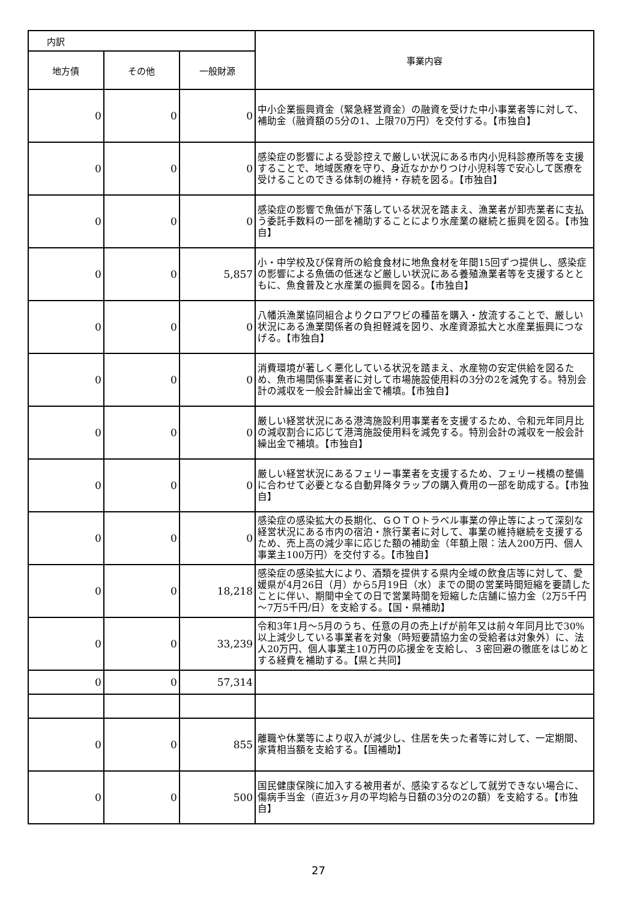| 内訳 | | | 事業内容 |
| --- | --- | --- | --- |
| 地方債 | その他 | 一般財源 | |
| 0 | 0 | 0 | 中小企業振興資金（緊急経営資金）の融資を受けた中小事業者等に対して、補助金（融資額の5分の1、上限70万円）を交付する。【市独自】 |
| 0 | 0 | 0 | 感染症の影響による受診控えで厳しい状況にある市内小児科診療所等を支援することで、地域医療を守り、身近なかかりつけ小児科等で安心して医療を受けることのできる体制の維持・存続を図る。【市独自】 |
| 0 | 0 | 0 | 感染症の影響で魚価が下落している状況を踏まえ、漁業者が卸売業者に支払う委託手数料の一部を補助することにより水産業の継続と振興を図る。【市独自】 |
| 0 | 0 | 5,857 | 小・中学校及び保育所の給食食材に地魚食材を年間15回ずつ提供し、感染症の影響による魚価の低迷など厳しい状況にある養殖漁業者等を支援するとともに、魚食普及と水産業の振興を図る。【市独自】 |
| 0 | 0 | 0 | 八幡浜漁業協同組合よりクロアワビの種苗を購入・放流することで、厳しい状況にある漁業関係者の負担軽減を図り、水産資源拡大と水産業振興につなげる。【市独自】 |
| 0 | 0 | 0 | 消費環境が著しく悪化している状況を踏まえ、水産物の安定供給を図るため、魚市場関係事業者に対して市場施設使用料の3分の2を減免する。特別会計の減収を一般会計繰出金で補填。【市独自】 |
| 0 | 0 | 0 | 厳しい経営状況にある港湾施設利用事業者を支援するため、令和元年同月比の減収割合に応じて港湾施設使用料を減免する。特別会計の減収を一般会計繰出金で補填。【市独自】 |
| 0 | 0 | 0 | 厳しい経営状況にあるフェリー事業者を支援するため、フェリー桟橋の整備に合わせて必要となる自動昇降タラップの購入費用の一部を助成する。【市独自】 |
| 0 | 0 | 0 | 感染症の感染拡大の長期化、ＧＯＴＯトラベル事業の停止等によって深刻な経営状況にある市内の宿泊・旅行業者に対して、事業の維持継続を支援するため、売上高の減少率に応じた額の補助金（年額上限：法人200万円、個人事業主100万円）を交付する。【市独自】 |
| 0 | 0 | 18,218 | 感染症の感染拡大により、酒類を提供する県内全域の飲食店等に対して、愛媛県が4月26日（月）から5月19日（水）までの間の営業時間短縮を要請したことに伴い、期間中全ての日で営業時間を短縮した店舗に協力金（2万5千円～7万5千円/日）を支給する。【国・県補助】 |
| 0 | 0 | 33,239 | 令和3年1月～5月のうち、任意の月の売上げが前年又は前々年同月比で30%以上減少している事業者を対象（時短要請協力金の受給者は対象外）に、法人20万円、個人事業主10万円の応援金を支給し、３密回避の徹底をはじめとする経費を補助する。【県と共同】 |
| 0 | 0 | 57,314 | |
| 0 | 0 | 855 | 離職や休業等により収入が減少し、住居を失った者等に対して、一定期間、家賃相当額を支給する。【国補助】 |
| 0 | 0 | 500 | 国民健康保険に加入する被用者が、感染するなどして就労できない場合に、傷病手当金（直近3ヶ月の平均給与日額の3分の2の額）を支給する。【市独自】 |
27